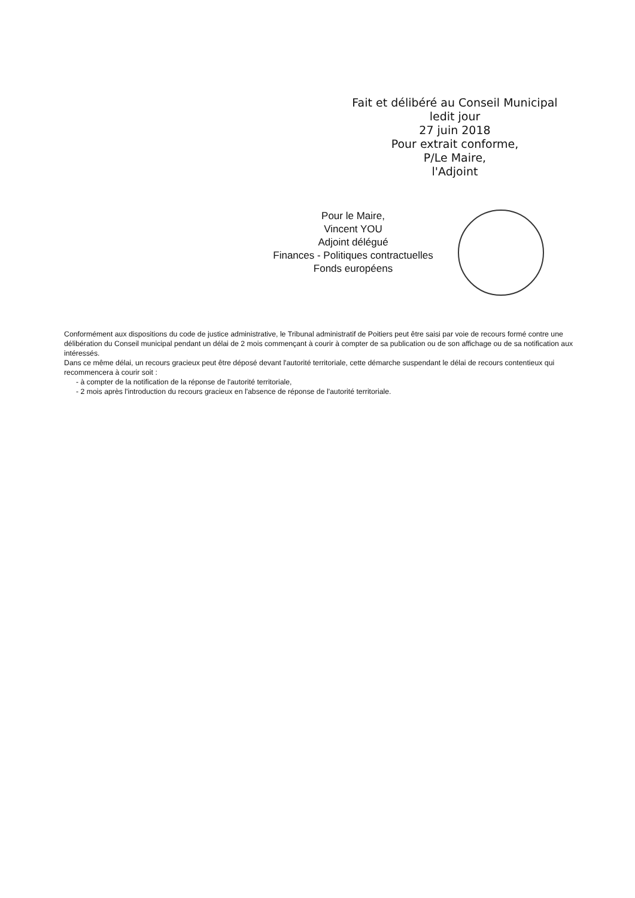Fait et délibéré au Conseil Municipal
ledit jour
27 juin 2018
Pour extrait conforme,
P/Le Maire,
l'Adjoint
Pour le Maire,
Vincent YOU
Adjoint délégué
Finances - Politiques contractuelles
Fonds européens
Conformément aux dispositions du code de justice administrative, le Tribunal administratif de Poitiers peut être saisi par voie de recours formé contre une délibération du Conseil municipal pendant un délai de 2 mois commençant à courir à compter de sa publication ou de son affichage ou de sa notification aux intéressés.
Dans ce même délai, un recours gracieux peut être déposé devant l'autorité territoriale, cette démarche suspendant le délai de recours contentieux qui recommencera à courir soit :
- à compter de la notification de la réponse de l'autorité territoriale,
- 2 mois après l'introduction du recours gracieux en l'absence de réponse de l'autorité territoriale.